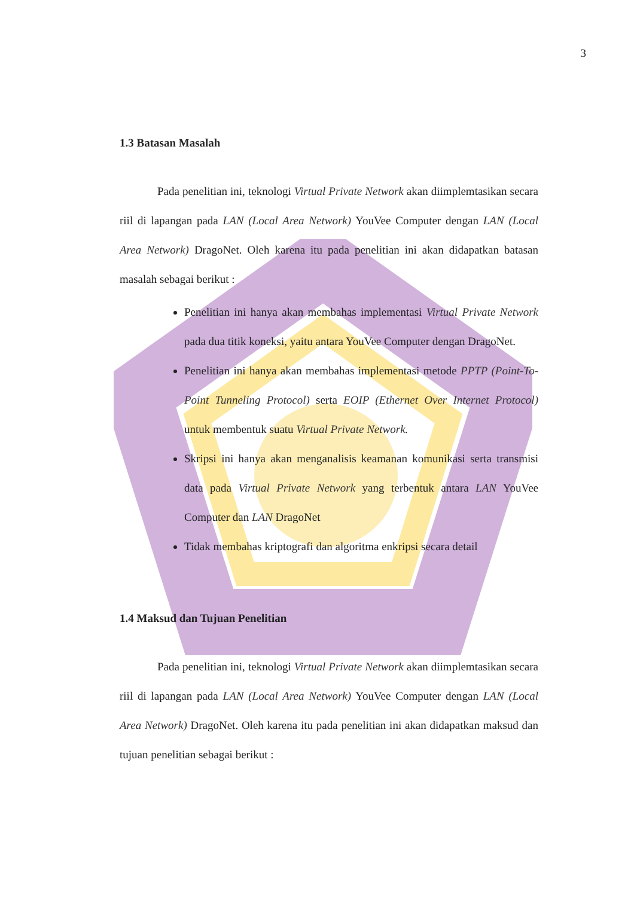3
1.3 Batasan Masalah
Pada penelitian ini, teknologi Virtual Private Network akan diimplemtasikan secara riil di lapangan pada LAN (Local Area Network) YouVee Computer dengan LAN (Local Area Network) DragoNet. Oleh karena itu pada penelitian ini akan didapatkan batasan masalah sebagai berikut :
Penelitian ini hanya akan membahas implementasi Virtual Private Network pada dua titik koneksi, yaitu antara YouVee Computer dengan DragoNet.
Penelitian ini hanya akan membahas implementasi metode PPTP (Point-To-Point Tunneling Protocol) serta EOIP (Ethernet Over Internet Protocol) untuk membentuk suatu Virtual Private Network.
Skripsi ini hanya akan menganalisis keamanan komunikasi serta transmisi data pada Virtual Private Network yang terbentuk antara LAN YouVee Computer dan LAN DragoNet
Tidak membahas kriptografi dan algoritma enkripsi secara detail
1.4 Maksud dan Tujuan Penelitian
Pada penelitian ini, teknologi Virtual Private Network akan diimplemtasikan secara riil di lapangan pada LAN (Local Area Network) YouVee Computer dengan LAN (Local Area Network) DragoNet. Oleh karena itu pada penelitian ini akan didapatkan maksud dan tujuan penelitian sebagai berikut :